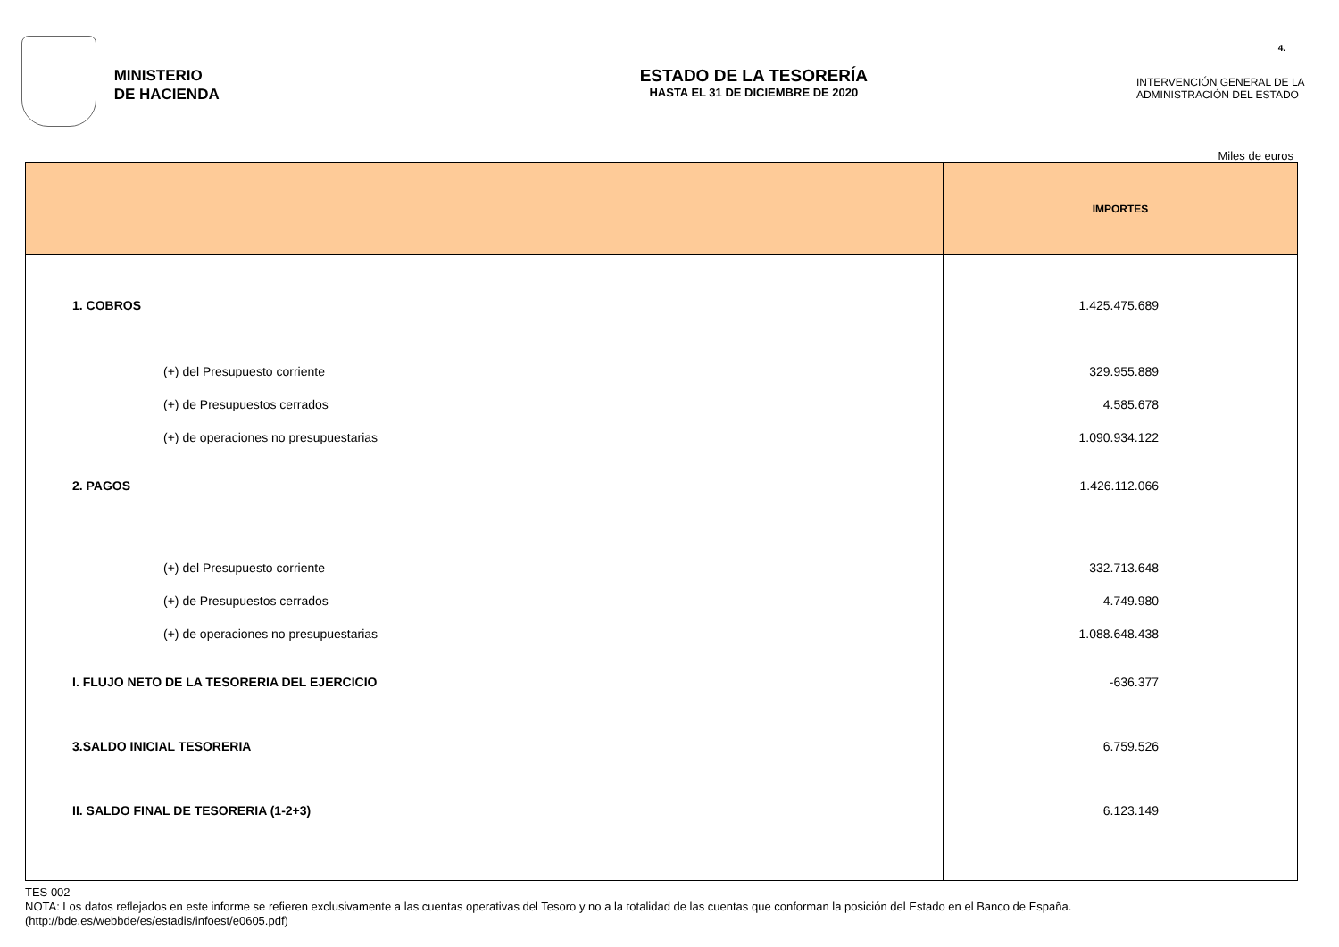4.
MINISTERIO
DE HACIENDA
ESTADO DE LA TESORERÍA
HASTA EL 31 DE DICIEMBRE DE 2020
INTERVENCIÓN GENERAL DE LA ADMINISTRACIÓN DEL ESTADO
Miles de euros
| | IMPORTES |
| --- | --- |
| 1. COBROS | 1.425.475.689 |
| (+) del Presupuesto corriente | 329.955.889 |
| (+) de Presupuestos cerrados | 4.585.678 |
| (+) de operaciones no presupuestarias | 1.090.934.122 |
| 2. PAGOS | 1.426.112.066 |
| (+) del Presupuesto corriente | 332.713.648 |
| (+) de Presupuestos cerrados | 4.749.980 |
| (+) de operaciones no presupuestarias | 1.088.648.438 |
| I. FLUJO NETO DE LA TESORERIA DEL EJERCICIO | -636.377 |
| 3.SALDO INICIAL TESORERIA | 6.759.526 |
| II. SALDO FINAL DE TESORERIA (1-2+3) | 6.123.149 |
TES 002
NOTA: Los datos reflejados en este informe se refieren exclusivamente a las cuentas operativas del Tesoro y no a la totalidad de las cuentas que conforman la posición del Estado en el Banco de España.
(http://bde.es/webbde/es/estadis/infoest/e0605.pdf)